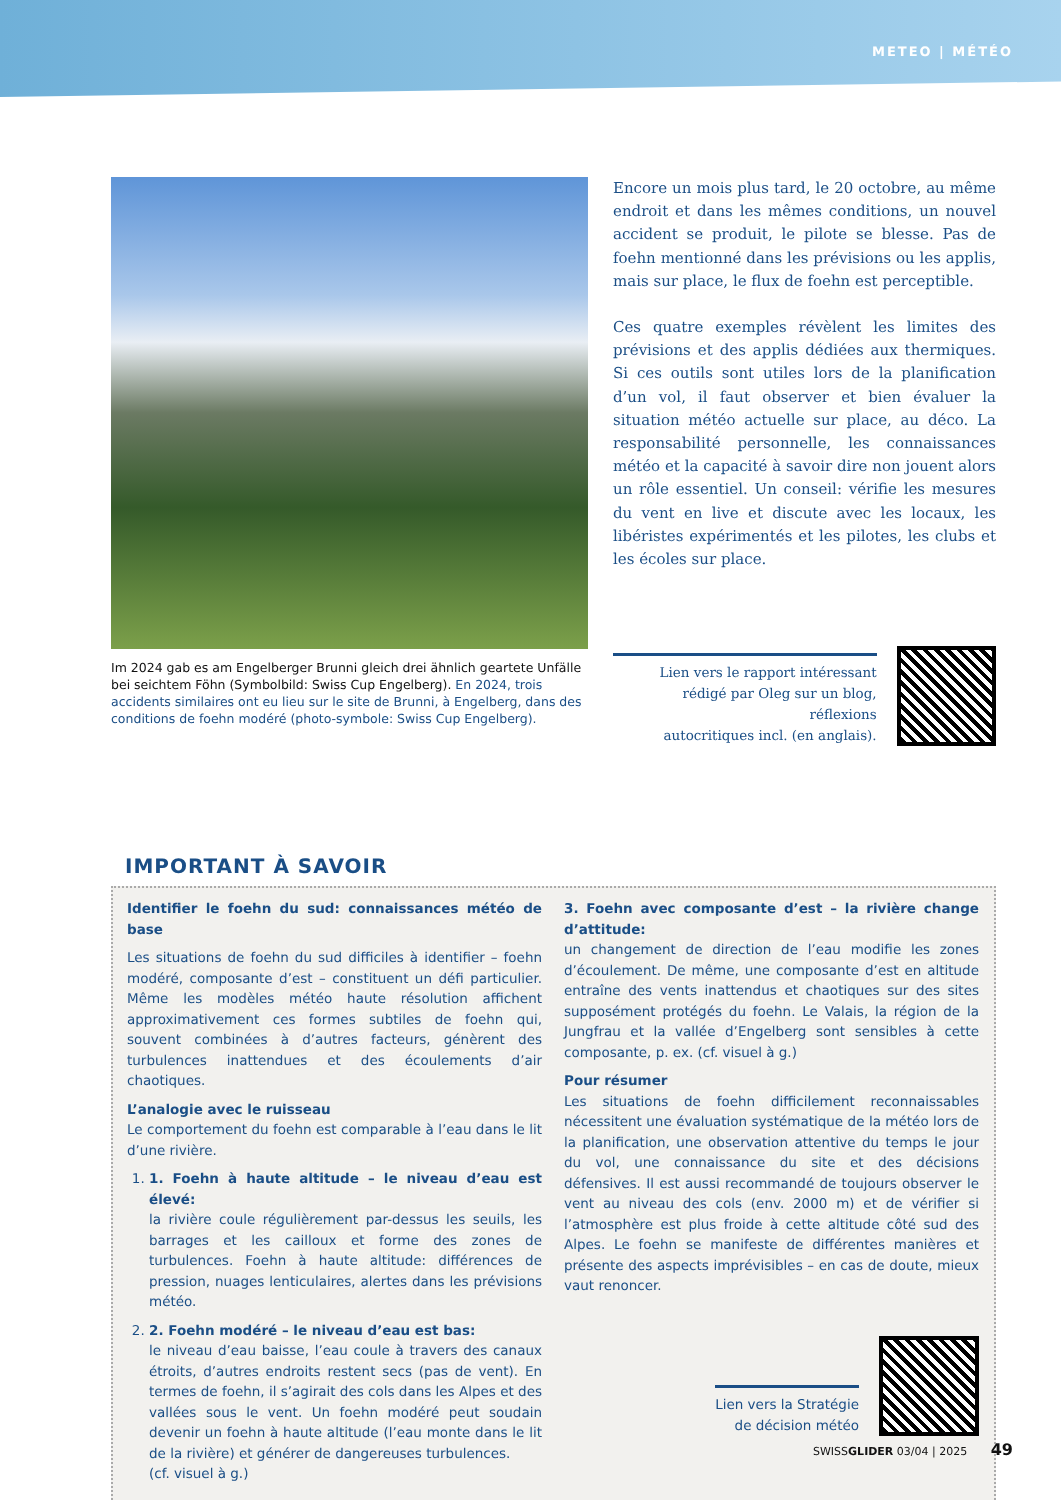METEO | MÉTÉO
Im 2024 gab es am Engelberger Brunni gleich drei ähnlich geartete Unfälle bei seichtem Föhn (Symbolbild: Swiss Cup Engelberg). En 2024, trois accidents similaires ont eu lieu sur le site de Brunni, à Engelberg, dans des conditions de foehn modéré (photo-symbole: Swiss Cup Engelberg).
Encore un mois plus tard, le 20 octobre, au même endroit et dans les mêmes conditions, un nouvel accident se produit, le pilote se blesse. Pas de foehn mentionné dans les prévisions ou les applis, mais sur place, le flux de foehn est perceptible.
Ces quatre exemples révèlent les limites des prévisions et des applis dédiées aux thermiques. Si ces outils sont utiles lors de la planification d’un vol, il faut observer et bien évaluer la situation météo actuelle sur place, au déco. La responsabilité personnelle, les connaissances météo et la capacité à savoir dire non jouent alors un rôle essentiel. Un conseil: vérifie les mesures du vent en live et discute avec les locaux, les libéristes expérimentés et les pilotes, les clubs et les écoles sur place.
Lien vers le rapport intéressant
rédigé par Oleg sur un blog, réflexions
autocritiques incl. (en anglais).
IMPORTANT À SAVOIR
Identifier le foehn du sud: connaissances météo de base
Les situations de foehn du sud difficiles à identifier – foehn modéré, composante d’est – constituent un défi particulier. Même les modèles météo haute résolution affichent approximativement ces formes subtiles de foehn qui, souvent combinées à d’autres facteurs, génèrent des turbulences inattendues et des écoulements d’air chaotiques.
L’analogie avec le ruisseau
Le comportement du foehn est comparable à l’eau dans le lit d’une rivière.
1. 1. Foehn à haute altitude – le niveau d’eau est élevé:
la rivière coule régulièrement par-dessus les seuils, les barrages et les cailloux et forme des zones de turbulences. Foehn à haute altitude: différences de pression, nuages lenticulaires, alertes dans les prévisions météo.
2. 2. Foehn modéré – le niveau d’eau est bas:
le niveau d’eau baisse, l’eau coule à travers des canaux étroits, d’autres endroits restent secs (pas de vent). En termes de foehn, il s’agirait des cols dans les Alpes et des vallées sous le vent. Un foehn modéré peut soudain devenir un foehn à haute altitude (l’eau monte dans le lit de la rivière) et générer de dangereuses turbulences.
(cf. visuel à g.)
3. Foehn avec composante d’est – la rivière change d’attitude:
un changement de direction de l’eau modifie les zones d’écoulement. De même, une composante d’est en altitude entraîne des vents inattendus et chaotiques sur des sites supposément protégés du foehn. Le Valais, la région de la Jungfrau et la vallée d’Engelberg sont sensibles à cette composante, p. ex. (cf. visuel à g.)
Pour résumer
Les situations de foehn difficilement reconnaissables nécessitent une évaluation systématique de la météo lors de la planification, une observation attentive du temps le jour du vol, une connaissance du site et des décisions défensives. Il est aussi recommandé de toujours observer le vent au niveau des cols (env. 2000 m) et de vérifier si l’atmosphère est plus froide à cette altitude côté sud des Alpes. Le foehn se manifeste de différentes manières et présente des aspects imprévisibles – en cas de doute, mieux vaut renoncer.
Lien vers la Stratégie
de décision météo
SWISSGLIDER 03/04 | 2025 49